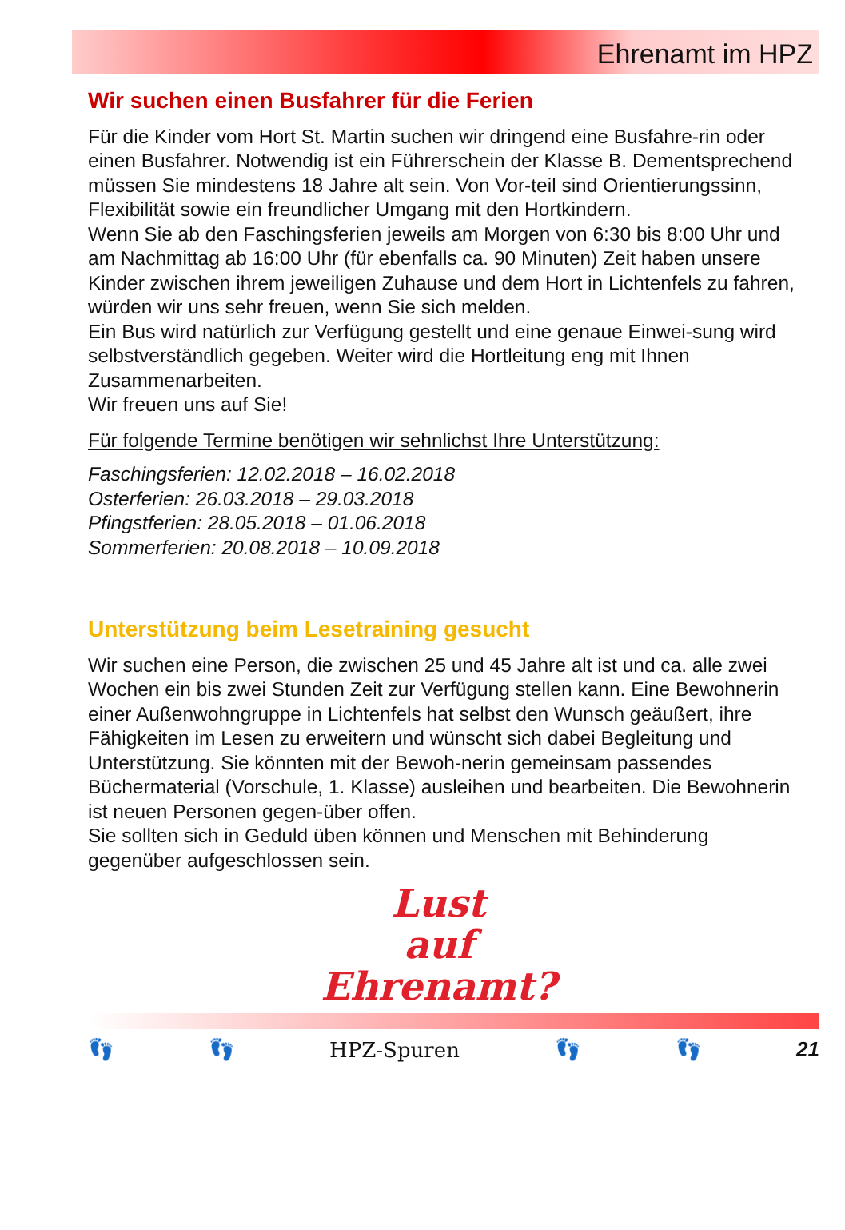Ehrenamt im HPZ
Wir suchen einen Busfahrer für die Ferien
Für die Kinder vom Hort St. Martin suchen wir dringend eine Busfahre-rin oder einen Busfahrer. Notwendig ist ein Führerschein der Klasse B. Dementsprechend müssen Sie mindestens 18 Jahre alt sein. Von Vor-teil sind Orientierungssinn, Flexibilität sowie ein freundlicher Umgang mit den Hortkindern.
Wenn Sie ab den Faschingsferien jeweils am Morgen von 6:30 bis 8:00 Uhr und am Nachmittag ab 16:00 Uhr (für ebenfalls ca. 90 Minuten) Zeit haben unsere Kinder zwischen ihrem jeweiligen Zuhause und dem Hort in Lichtenfels zu fahren, würden wir uns sehr freuen, wenn Sie sich melden.
Ein Bus wird natürlich zur Verfügung gestellt und eine genaue Einwei-sung wird selbstverständlich gegeben. Weiter wird die Hortleitung eng mit Ihnen Zusammenarbeiten.
Wir freuen uns auf Sie!
Für folgende Termine benötigen wir sehnlichst Ihre Unterstützung:
Faschingsferien: 12.02.2018 – 16.02.2018
Osterferien: 26.03.2018 – 29.03.2018
Pfingstferien: 28.05.2018 – 01.06.2018
Sommerferien: 20.08.2018 – 10.09.2018
Unterstützung beim Lesetraining gesucht
Wir suchen eine Person, die zwischen 25 und 45 Jahre alt ist und ca. alle zwei Wochen ein bis zwei Stunden Zeit zur Verfügung stellen kann. Eine Bewohnerin einer Außenwohngruppe in Lichtenfels hat selbst den Wunsch geäußert, ihre Fähigkeiten im Lesen zu erweitern und wünscht sich dabei Begleitung und Unterstützung. Sie könnten mit der Bewoh-nerin gemeinsam passendes Büchermaterial (Vorschule, 1. Klasse) ausleihen und bearbeiten. Die Bewohnerin ist neuen Personen gegen-über offen.
Sie sollten sich in Geduld üben können und Menschen mit Behinderung gegenüber aufgeschlossen sein.
Lust
auf
Ehrenamt?
👣 👣 HPZ-Spuren 👣 👣 21